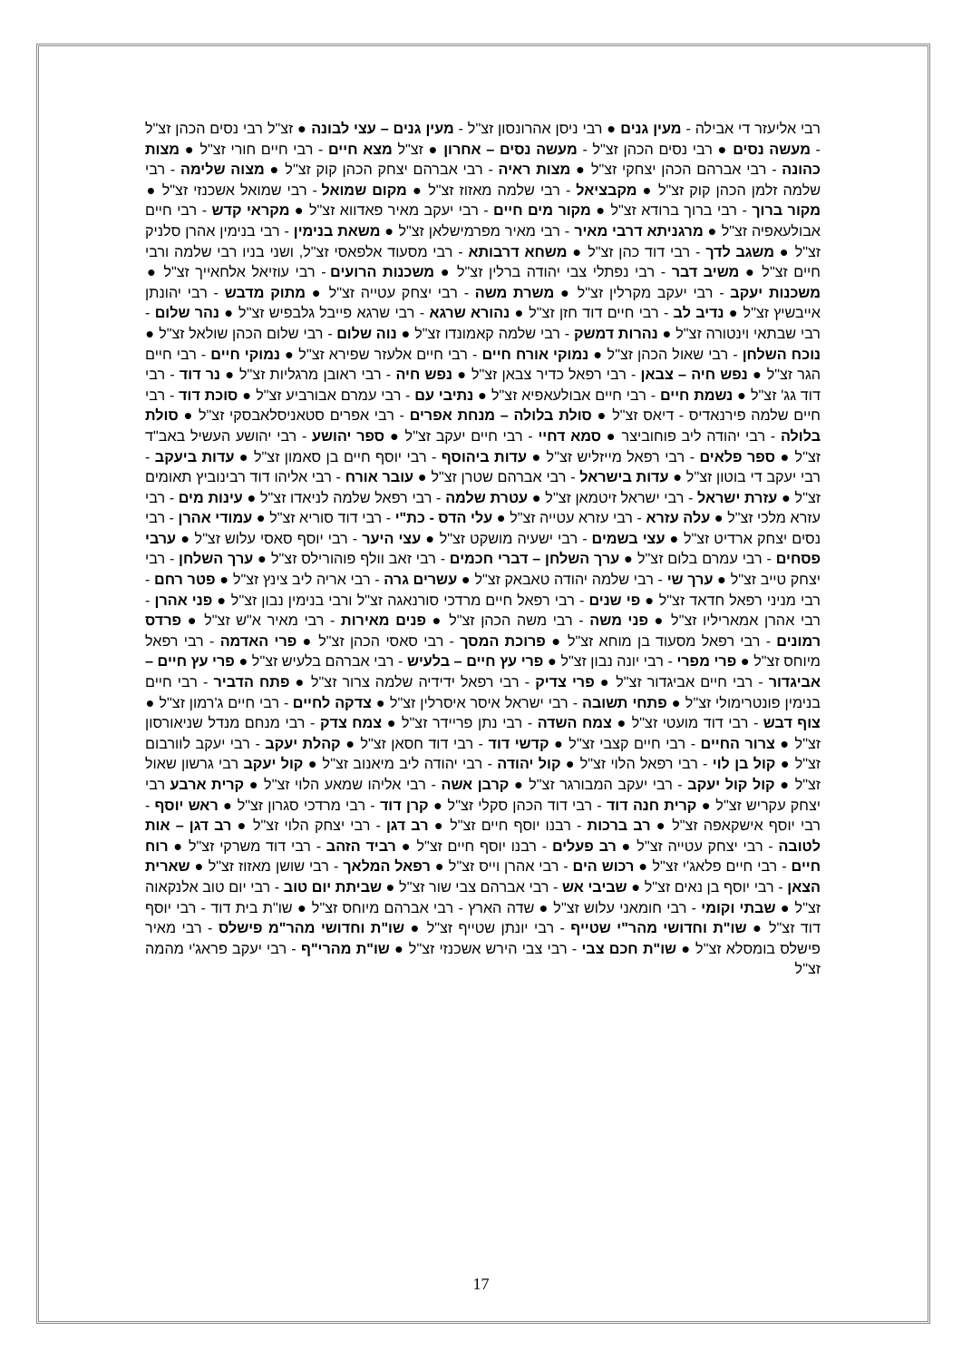רבי אליעזר די אבילה - מעין גנים ● רבי ניסן אהרונסון זצ"ל - מעין גנים – עצי לבונה ● זצ"ל רבי נסים הכהן זצ"ל - מעשה נסים ● רבי נסים הכהן זצ"ל - מעשה נסים – אחרון ● זצ"ל מצא חיים - רבי חיים חורי זצ"ל ● מצות כהונה - רבי אברהם הכהן יצחקי זצ"ל ● מצות ראיה - רבי אברהם יצחק הכהן קוק זצ"ל ● מצוה שלימה - רבי שלמה זלמן הכהן קוק זצ"ל ● מקבציאל - רבי שלמה מאזוז זצ"ל ● מקום שמואל - רבי שמואל אשכנזי זצ"ל ● מקור ברוך - רבי ברוך ברודא זצ"ל ● מקור מים חיים - רבי יעקב מאיר פאדווא זצ"ל ● מקראי קדש - רבי חיים אבולעאפיה זצ"ל ● מרגניתא דרבי מאיר - רבי מאיר מפרמישלאן זצ"ל ● משאת בנימין - רבי בנימין אהרן סלניק זצ"ל ● משגב לדך - רבי דוד כהן זצ"ל ● משחא דרבותא - רבי מסעוד אלפאסי זצ"ל, ושני בניו רבי שלמה ורבי חיים זצ"ל ● משיב דבר - רבי נפתלי צבי יהודה ברלין זצ"ל ● משכנות הרועים - רבי עוזיאל אלחאייך זצ"ל ● משכנות יעקב - רבי יעקב מקרלין זצ"ל ● משרת משה - רבי יצחק עטייה זצ"ל ● מתוק מדבש - רבי יהונתן אייבשיץ זצ"ל ● נדיב לב - רבי חיים דוד חזן זצ"ל ● נהורא שרגא - רבי שרגא פייבל גלבפיש זצ"ל ● נהר שלום - רבי שבתאי וינטורה זצ"ל ● נהרות דמשק - רבי שלמה קאמונדו זצ"ל ● נוה שלום - רבי שלום הכהן שולאל זצ"ל ● נוכח השלחן - רבי שאול הכהן זצ"ל ● נמוקי אורח חיים - רבי חיים אלעזר שפירא זצ"ל ● נמוקי חיים - רבי חיים הגר זצ"ל ● נפש חיה – צבאן - רבי רפאל כדיר צבאן זצ"ל ● נפש חיה - רבי ראובן מרגליות זצ"ל ● נר דוד - רבי דוד גג' זצ"ל ● נשמת חיים - רבי חיים אבולעאפיא זצ"ל ● נתיבי עם - רבי עמרם אבורביע זצ"ל ● סוכת דוד - רבי חיים שלמה פירנאדיס - דיאס זצ"ל ● סולת בלולה – מנחת אפרים - רבי אפרים סטאניסלאבסקי זצ"ל ● סולת בלולה - רבי יהודה ליב פוחוביצר ● סמא דחיי - רבי חיים יעקב זצ"ל ● ספר יהושע - רבי יהושע העשיל באב"ד זצ"ל ● ספר פלאים - רבי רפאל מייזליש זצ"ל ● עדות ביהוסף - רבי יוסף חיים בן סאמון זצ"ל ● עדות ביעקב - רבי יעקב די בוטון זצ"ל ● עדות בישראל - רבי אברהם שטרן זצ"ל ● עובר אורח - רבי אליהו דוד רבינוביץ תאומים זצ"ל ● עזרת ישראל - רבי ישראל זיטמאן זצ"ל ● עטרת שלמה - רבי רפאל שלמה לניאדו זצ"ל ● עינות מים - רבי עזרא מלכי זצ"ל ● עלה עזרא - רבי עזרא עטייה זצ"ל ● עלי הדס - כת"י - רבי דוד סוריא זצ"ל ● עמודי אהרן - רבי נסים יצחק ארדיט זצ"ל ● עצי בשמים - רבי ישעיה מושקט זצ"ל ● עצי היער - רבי יוסף סאסי עלוש זצ"ל ● ערבי פסחים - רבי עמרם בלום זצ"ל ● ערך השלחן – דברי חכמים - רבי זאב וולף פוהורילס זצ"ל ● ערך השלחן - רבי יצחק טייב זצ"ל ● ערך שי - רבי שלמה יהודה טאבאק זצ"ל ● עשרים גרה - רבי אריה ליב צינץ זצ"ל ● פטר רחם - רבי מניני רפאל חדאד זצ"ל ● פי שנים - רבי רפאל חיים מרדכי סורנאגה זצ"ל ורבי בנימין נבון זצ"ל ● פני אהרן - רבי אהרן אמאריליו זצ"ל ● פני משה - רבי משה הכהן זצ"ל ● פנים מאירות - רבי מאיר א"ש זצ"ל ● פרדס רמונים - רבי רפאל מסעוד בן מוחא זצ"ל ● פרוכת המסך - רבי סאסי הכהן זצ"ל ● פרי האדמה - רבי רפאל מיוחס זצ"ל ● פרי מפרי - רבי יונה נבון זצ"ל ● פרי עץ חיים – בלעיש - רבי אברהם בלעיש זצ"ל ● פרי עץ חיים – אביגדור - רבי חיים אביגדור זצ"ל ● פרי צדיק - רבי רפאל ידידיה שלמה צרור זצ"ל ● פתח הדביר - רבי חיים בנימין פונטרימולי זצ"ל ● פתחי תשובה - רבי ישראל איסר איסרלין זצ"ל ● צדקה לחיים - רבי חיים ג'רמון זצ"ל ● צוף דבש - רבי דוד מועטי זצ"ל ● צמח השדה - רבי נתן פריידר זצ"ל ● צמח צדק - רבי מנחם מנדל שניאורסון זצ"ל ● צרור החיים - רבי חיים קצבי זצ"ל ● קדשי דוד - רבי דוד חסאן זצ"ל ● קהלת יעקב - רבי יעקב לוורבום זצ"ל ● קול בן לוי - רבי רפאל הלוי זצ"ל ● קול יהודה - רבי יהודה ליב מיאנוב זצ"ל ● קול יעקב רבי גרשון שאול זצ"ל ● קול קול יעקב - רבי יעקב המבורגר זצ"ל ● קרבן אשה - רבי אליהו שמאע הלוי זצ"ל ● קרית ארבע רבי יצחק עקריש זצ"ל ● קרית חנה דוד - רבי דוד הכהן סקלי זצ"ל ● קרן דוד - רבי מרדכי סגרון זצ"ל ● ראש יוסף - רבי יוסף אישקאפה זצ"ל ● רב ברכות - רבנו יוסף חיים זצ"ל ● רב דגן - רבי יצחק הלוי זצ"ל ● רב דגן – אות לטובה - רבי יצחק עטייה זצ"ל ● רב פעלים - רבנו יוסף חיים זצ"ל ● רביד הזהב - רבי דוד משרקי זצ"ל ● רוח חיים - רבי חיים פלאג'י זצ"ל ● רכוש הים - רבי אהרן וייס זצ"ל ● רפאל המלאך - רבי שושן מאזוז זצ"ל ● שארית הצאן - רבי יוסף בן נאים זצ"ל ● שביבי אש - רבי אברהם צבי שור זצ"ל ● שביתת יום טוב - רבי יום טוב אלנקאוה זצ"ל ● שבתי וקומי - רבי חומאני עלוש זצ"ל ● שדה הארץ - רבי אברהם מיוחס זצ"ל ● שו"ת בית דוד - רבי יוסף דוד זצ"ל ● שו"ת וחדושי מהר"י שטייף - רבי יונתן שטייף זצ"ל ● שו"ת וחדושי מהר"מ פישלס - רבי מאיר פישלס בומסלא זצ"ל ● שו"ת חכם צבי - רבי צבי הירש אשכנזי זצ"ל ● שו"ת מהרי"ף - רבי יעקב פראג'י מהמה זצ"ל
17